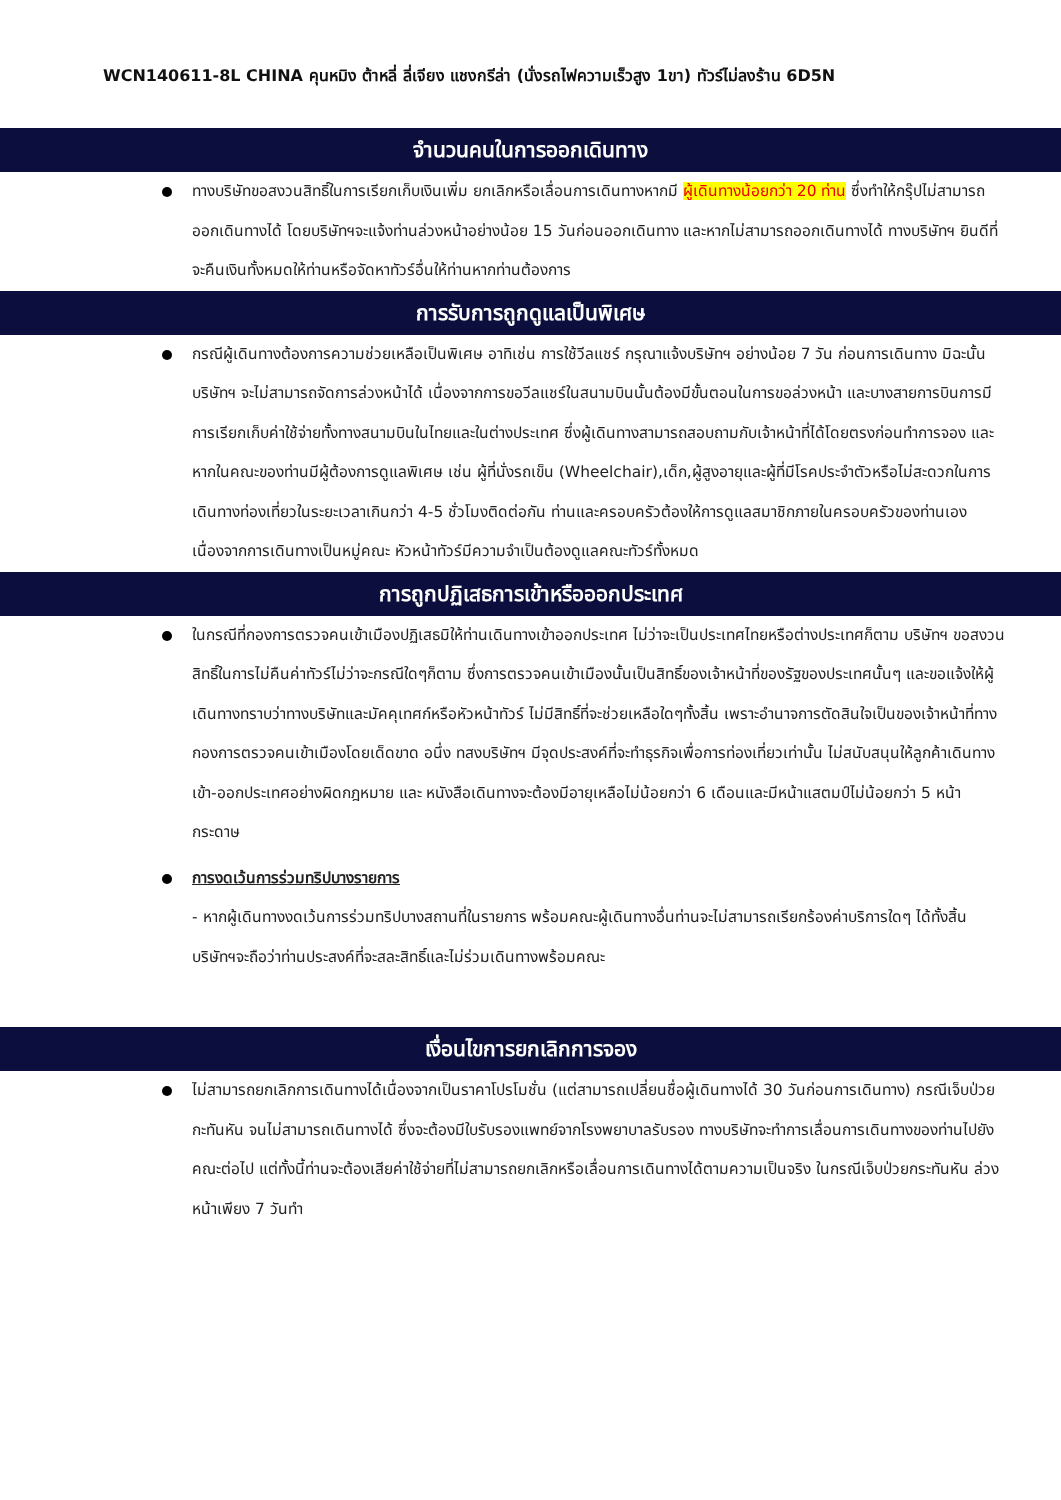WCN140611-8L CHINA คุนหมิง ต้าหลี่ ลี่เจียง แชงกรีล่า (นั่งรถไฟความเร็วสูง 1ขา) ทัวร์ไม่ลงร้าน 6D5N
จำนวนคนในการออกเดินทาง
ทางบริษัทขอสงวนสิทธิ์ในการเรียกเก็บเงินเพิ่ม ยกเลิกหรือเลื่อนการเดินทางหากมี ผู้เดินทางน้อยกว่า 20 ท่าน ซึ่งทำให้กรุ๊ปไม่สามารถออกเดินทางได้ โดยบริษัทฯจะแจ้งท่านล่วงหน้าอย่างน้อย 15 วันก่อนออกเดินทาง และหากไม่สามารถออกเดินทางได้ ทางบริษัทฯ ยินดีที่จะคืนเงินทั้งหมดให้ท่านหรือจัดหาทัวร์อื่นให้ท่านหากท่านต้องการ
การรับการถูกดูแลเป็นพิเศษ
กรณีผู้เดินทางต้องการความช่วยเหลือเป็นพิเศษ อาทิเช่น การใช้วีลแชร์ กรุณาแจ้งบริษัทฯ อย่างน้อย 7 วัน ก่อนการเดินทาง มิฉะนั้นบริษัทฯ จะไม่สามารถจัดการล่วงหน้าได้ เนื่องจากการขอวีลแชร์ในสนามบินนั้นต้องมีขั้นตอนในการขอล่วงหน้า และบางสายการบินการมีการเรียกเก็บค่าใช้จ่ายทั้งทางสนามบินในไทยและในต่างประเทศ ซึ่งผู้เดินทางสามารถสอบถามกับเจ้าหน้าที่ได้โดยตรงก่อนทำการจอง และหากในคณะของท่านมีผู้ต้องการดูแลพิเศษ เช่น ผู้ที่นั่งรถเข็น (Wheelchair),เด็ก,ผู้สูงอายุและผู้ที่มีโรคประจำตัวหรือไม่สะดวกในการเดินทางท่องเที่ยวในระยะเวลาเกินกว่า 4-5 ชั่วโมงติดต่อกัน ท่านและครอบครัวต้องให้การดูแลสมาชิกภายในครอบครัวของท่านเอง เนื่องจากการเดินทางเป็นหมู่คณะ หัวหน้าทัวร์มีความจำเป็นต้องดูแลคณะทัวร์ทั้งหมด
การถูกปฏิเสธการเข้าหรือออกประเทศ
ในกรณีที่กองการตรวจคนเข้าเมืองปฏิเสธมิให้ท่านเดินทางเข้าออกประเทศ ไม่ว่าจะเป็นประเทศไทยหรือต่างประเทศก็ตาม บริษัทฯ ขอสงวนสิทธิ์ในการไม่คืนค่าทัวร์ไม่ว่าจะกรณีใดๆก็ตาม ซึ่งการตรวจคนเข้าเมืองนั้นเป็นสิทธิ์ของเจ้าหน้าที่ของรัฐของประเทศนั้นๆ และขอแจ้งให้ผู้เดินทางทราบว่าทางบริษัทและมัคคุเทศก์หรือหัวหน้าทัวร์ ไม่มีสิทธิ์ที่จะช่วยเหลือใดๆทั้งสิ้น เพราะอำนาจการตัดสินใจเป็นของเจ้าหน้าที่ทางกองการตรวจคนเข้าเมืองโดยเด็ดขาด อนึ่ง ทสงบริษัทฯ มีจุดประสงค์ที่จะทำธุรกิจเพื่อการท่องเที่ยวเท่านั้น ไม่สนับสนุนให้ลูกค้าเดินทางเข้า-ออกประเทศอย่างผิดกฎหมาย และ หนังสือเดินทางจะต้องมีอายุเหลือไม่น้อยกว่า 6 เดือนและมีหน้าแสตมป์ไม่น้อยกว่า 5 หน้ากระดาษ
การงดเว้นการร่วมทริปบางรายการ
- หากผู้เดินทางงดเว้นการร่วมทริปบางสถานที่ในรายการ พร้อมคณะผู้เดินทางอื่นท่านจะไม่สามารถเรียกร้องค่าบริการใดๆ ได้ทั้งสิ้น บริษัทฯจะถือว่าท่านประสงค์ที่จะสละสิทธิ์และไม่ร่วมเดินทางพร้อมคณะ
เงื่อนไขการยกเลิกการจอง
ไม่สามารถยกเลิกการเดินทางได้เนื่องจากเป็นราคาโปรโมชั่น (แต่สามารถเปลี่ยนชื่อผู้เดินทางได้ 30 วันก่อนการเดินทาง) กรณีเจ็บป่วยกะทันหัน จนไม่สามารถเดินทางได้ ซึ่งจะต้องมีใบรับรองแพทย์จากโรงพยาบาลรับรอง ทางบริษัทจะทำการเลื่อนการเดินทางของท่านไปยังคณะต่อไป แต่ทั้งนี้ท่านจะต้องเสียค่าใช้จ่ายที่ไม่สามารถยกเลิกหรือเลื่อนการเดินทางได้ตามความเป็นจริง ในกรณีเจ็บป่วยกระทันหัน ล่วงหน้าเพียง 7 วันทำ